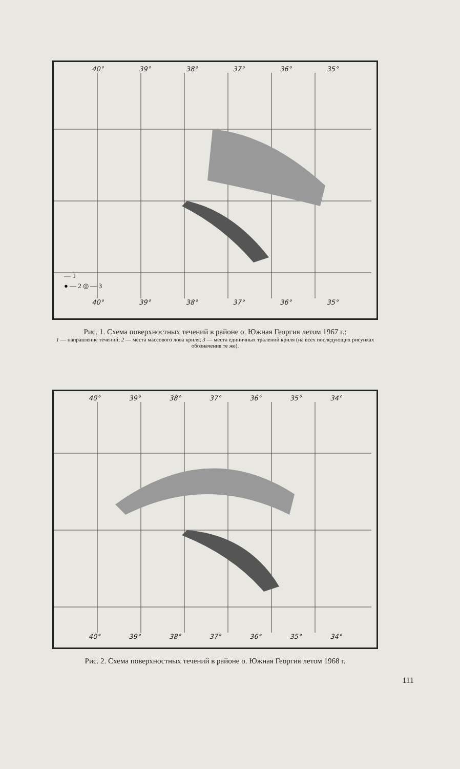40° 39° 38° 37° 36° 35°
— 1
● — 2 ◎ — 3
40° 39° 38° 37° 36° 35°
Рис. 1. Схема поверхностных течений в районе о. Южная Георгия летом 1967 г.:
1 — направление течений; 2 — места массового лова криля; 3 — места единичных тралений криля (на всех последующих рисунках обозначения те же).
40° 39° 38° 37° 36° 35° 34°
40° 39° 38° 37° 36° 35° 34°
Рис. 2. Схема поверхностных течений в районе о. Южная Георгия летом 1968 г.
111